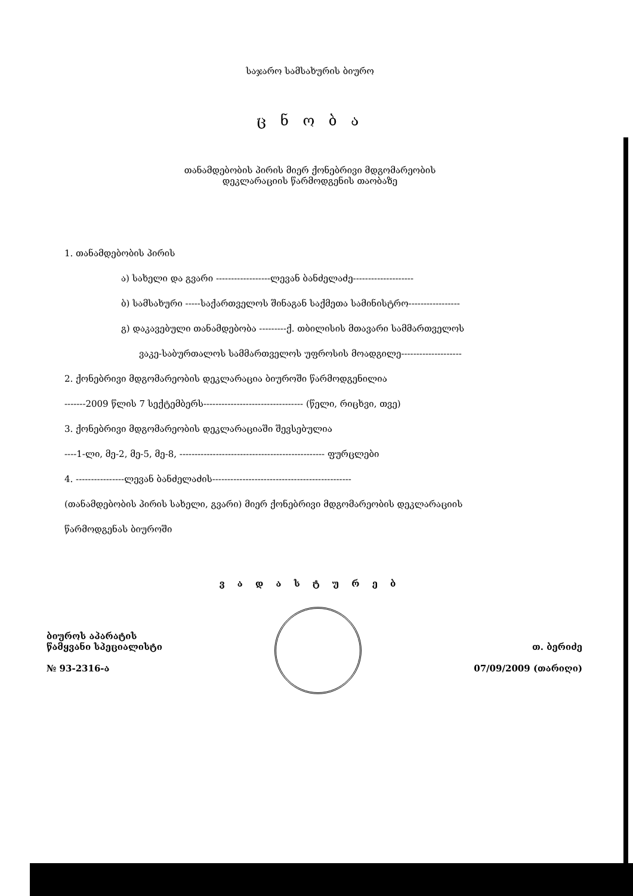საჯარო სამსახურის ბიურო
ც ნ ო ბ ა
თანამდებობის პირის მიერ ქონებრივი მდგომარეობის
დეკლარაციის წარმოდგენის თაობაზე
1. თანამდებობის პირის
ა) სახელი და გვარი ------------------ლევან ბანძელაძე--------------------
ბ) სამსახური -----საქართველოს შინაგან საქმეთა სამინისტრო-----------------
გ) დაკავებული თანამდებობა ---------ქ. თბილისის მთავარი სამმართველოს
ვაკე-საბურთალოს სამმართველოს უფროსის მოადგილე--------------------
2. ქონებრივი მდგომარეობის დეკლარაცია ბიუროში წარმოდგენილია
-------2009 წლის 7 სექტემბერს--------------------------------- (წელი, რიცხვი, თვე)
3. ქონებრივი მდგომარეობის დეკლარაციაში შევსებულია
----1-ლი, მე-2, მე-5, მე-8, ------------------------------------------------ ფურცლები
4. ----------------ლევან ბანძელაძის----------------------------------------------
(თანამდებობის პირის სახელი, გვარი) მიერ ქონებრივი მდგომარეობის დეკლარაციის
წარმოდგენას ბიუროში
ვ ა დ ა ს ტ უ რ ე ბ
ბიუროს აპარატის
წამყვანი სპეციალისტი
№ 93-2316-ა
თ. ბერიძე
07/09/2009 (თარიღი)